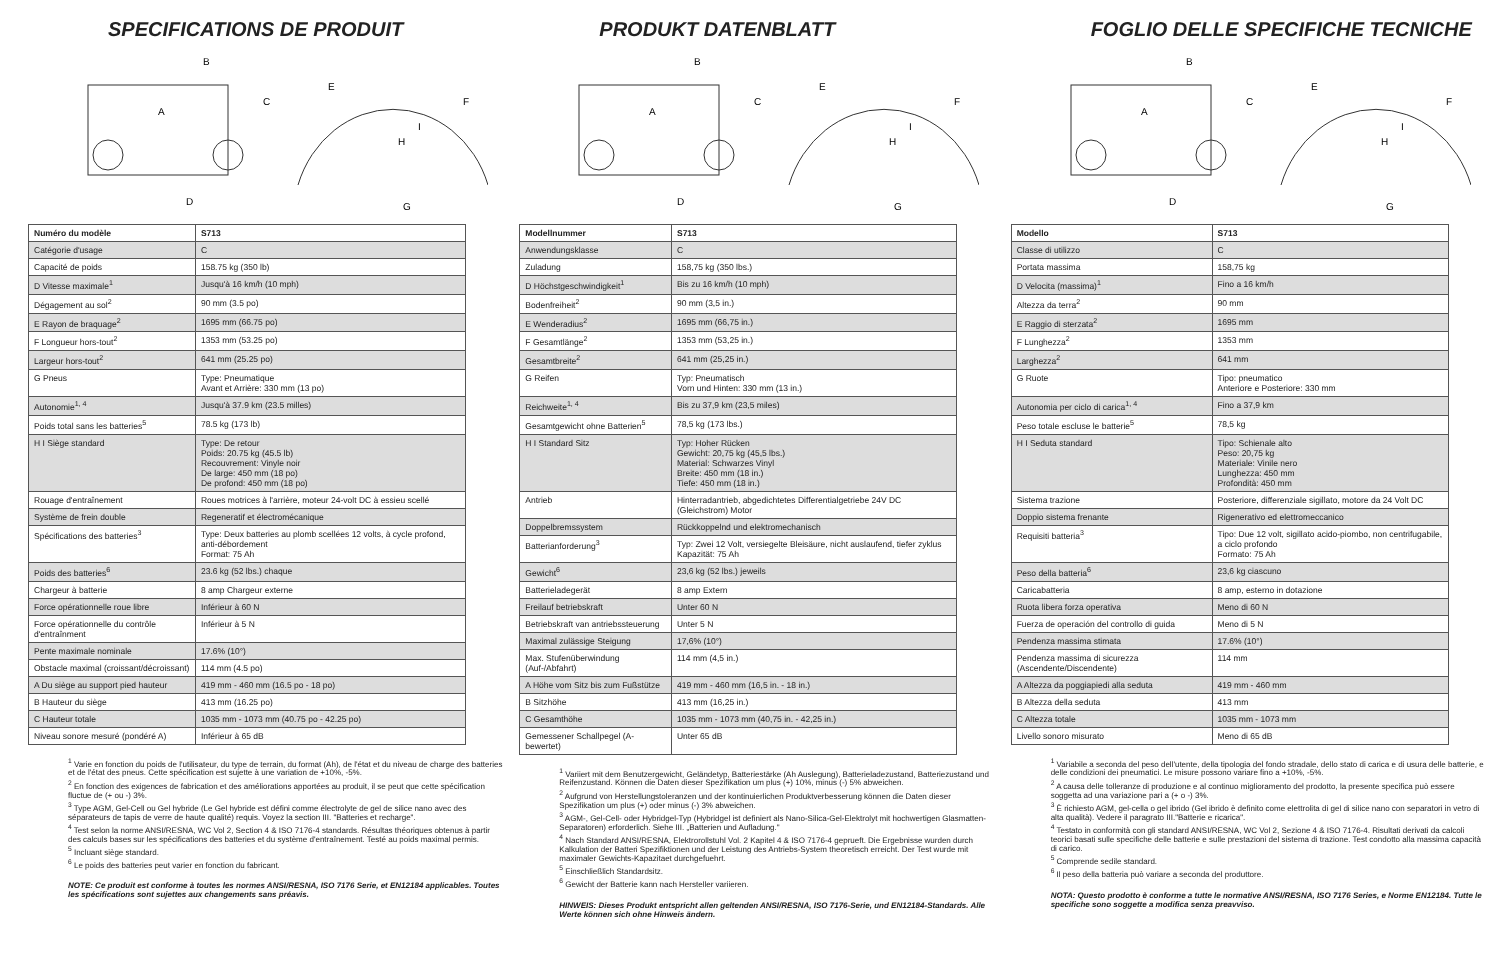SPECIFICATIONS DE PRODUIT
B
A
C
D
E
F
H
I
G
| Numéro du modèle | S713 |
| --- | --- |
| Catégorie d'usage | C |
| Capacité de poids | 158.75 kg (350 lb) |
| D Vitesse maximale<sup>1</sup> | Jusqu'à 16 km/h (10 mph) |
| Dégagement au sol<sup>2</sup> | 90 mm (3.5 po) |
| E Rayon de braquage<sup>2</sup> | 1695 mm (66.75 po) |
| F Longueur hors-tout<sup>2</sup> | 1353 mm (53.25 po) |
| Largeur hors-tout<sup>2</sup> | 641 mm (25.25 po) |
| G Pneus | Type: Pneumatique Avant et Arrière: 330 mm (13 po) |
| Autonomie<sup>1, 4</sup> | Jusqu'à 37.9 km (23.5 milles) |
| Poids total sans les batteries<sup>5</sup> | 78.5 kg (173 lb) |
| H I Siège standard | Type: De retour Poids: 20.75 kg (45.5 lb) Recouvrement: Vinyle noir De large: 450 mm (18 po) De profond: 450 mm (18 po) |
| Rouage d'entraînement | Roues motrices à l'arrière, moteur 24-volt DC à essieu scellé |
| Système de frein double | Regeneratif et électromécanique |
| Spécifications des batteries<sup>3</sup> | Type: Deux batteries au plomb scellées 12 volts, à cycle profond, anti-débordement Format: 75 Ah |
| Poids des batteries<sup>6</sup> | 23.6 kg (52 lbs.) chaque |
| Chargeur à batterie | 8 amp Chargeur externe |
| Force opérationnelle roue libre | Inférieur à 60 N |
| Force opérationnelle du contrôle d'entraînment | Inférieur à 5 N |
| Pente maximale nominale | 17.6% (10°) |
| Obstacle maximal (croissant/décroissant) | 114 mm (4.5 po) |
| A Du siège au support pied hauteur | 419 mm - 460 mm (16.5 po - 18 po) |
| B Hauteur du siège | 413 mm (16.25 po) |
| C Hauteur totale | 1035 mm - 1073 mm (40.75 po - 42.25 po) |
| Niveau sonore mesuré (pondéré A) | Inférieur à 65 dB |
<sup>1</sup> Varie en fonction du poids de l'utilisateur, du type de terrain, du format (Ah), de l'état et du niveau de charge des batteries et de l'état des pneus. Cette spécification est sujette à une variation de +10%, -5%.
<sup>2</sup> En fonction des exigences de fabrication et des améliorations apportées au produit, il se peut que cette spécification fluctue de (+ ou -) 3%.
<sup>3</sup> Type AGM, Gel-Cell ou Gel hybride (Le Gel hybride est défini comme électrolyte de gel de silice nano avec des séparateurs de tapis de verre de haute qualité) requis. Voyez la section III. "Batteries et recharge".
<sup>4</sup> Test selon la norme ANSI/RESNA, WC Vol 2, Section 4 & ISO 7176-4 standards. Résultas théoriques obtenus à partir des calculs bases sur les spécifications des batteries et du système d'entraînement. Testé au poids maximal permis.
<sup>5</sup> Incluant siège standard.
<sup>6</sup> Le poids des batteries peut varier en fonction du fabricant.
NOTE: Ce produit est conforme à toutes les normes ANSI/RESNA, ISO 7176 Serie, et EN12184 applicables. Toutes les spécifications sont sujettes aux changements sans préavis.
PRODUKT DATENBLATT
B
A
C
D
E
F
H
I
G
| Modellnummer | S713 |
| --- | --- |
| Anwendungsklasse | C |
| Zuladung | 158,75 kg (350 lbs.) |
| D Höchstgeschwindigkeit<sup>1</sup> | Bis zu 16 km/h (10 mph) |
| Bodenfreiheit<sup>2</sup> | 90 mm (3,5 in.) |
| E Wenderadius<sup>2</sup> | 1695 mm (66,75 in.) |
| F Gesamtlänge<sup>2</sup> | 1353 mm (53,25 in.) |
| Gesamtbreite<sup>2</sup> | 641 mm (25,25 in.) |
| G Reifen | Typ: Pneumatisch Vorn und Hinten: 330 mm (13 in.) |
| Reichweite<sup>1, 4</sup> | Bis zu 37,9 km (23,5 miles) |
| Gesamtgewicht ohne Batterien<sup>5</sup> | 78,5 kg (173 lbs.) |
| H I Standard Sitz | Typ: Hoher Rücken Gewicht: 20,75 kg (45,5 lbs.) Material: Schwarzes Vinyl Breite: 450 mm (18 in.) Tiefe: 450 mm (18 in.) |
| Antrieb | Hinterradantrieb, abgedichtetes Differentialgetriebe 24V DC (Gleichstrom) Motor |
| Doppelbremssystem | Rückkoppelnd und elektromechanisch |
| Batterianforderung<sup>3</sup> | Typ: Zwei 12 Volt, versiegelte Bleisäure, nicht auslaufend, tiefer zyklus Kapazität: 75 Ah |
| Gewicht<sup>6</sup> | 23,6 kg (52 lbs.) jeweils |
| Batterieladegerät | 8 amp Extern |
| Freilauf betriebskraft | Unter 60 N |
| Betriebskraft van antriebssteuerung | Unter 5 N |
| Maximal zulässige Steigung | 17,6% (10°) |
| Max. Stufenüberwindung (Auf-/Abfahrt) | 114 mm (4,5 in.) |
| A Höhe vom Sitz bis zum Fußstütze | 419 mm - 460 mm (16,5 in. - 18 in.) |
| B Sitzhöhe | 413 mm (16,25 in.) |
| C Gesamthöhe | 1035 mm - 1073 mm (40,75 in. - 42,25 in.) |
| Gemessener Schallpegel (A-bewertet) | Unter 65 dB |
<sup>1</sup> Variiert mit dem Benutzergewicht, Geländetyp, Batteriestärke (Ah Auslegung), Batterieladezustand, Batteriezustand und Reifenzustand. Können die Daten dieser Spezifikation um plus (+) 10%, minus (-) 5% abweichen.
<sup>2</sup> Aufgrund von Herstellungstoleranzen und der kontinuierlichen Produktverbesserung können die Daten dieser Spezifikation um plus (+) oder minus (-) 3% abweichen.
<sup>3</sup> AGM-, Gel-Cell- oder Hybridgel-Typ (Hybridgel ist definiert als Nano-Silica-Gel-Elektrolyt mit hochwertigen Glasmatten-Separatoren) erforderlich. Siehe III. „Batterien und Aufladung."
<sup>4</sup> Nach Standard ANSI/RESNA, Elektrorollstuhl Vol. 2 Kapitel 4 & ISO 7176-4 geprueft. Die Ergebnisse wurden durch Kalkulation der Batteri Spezifiktionen und der Leistung des Antriebs-System theoretisch erreicht. Der Test wurde mit maximaler Gewichts-Kapazitaet durchgefuehrt.
<sup>5</sup> Einschließlich Standardsitz.
<sup>6</sup> Gewicht der Batterie kann nach Hersteller variieren.
HINWEIS: Dieses Produkt entspricht allen geltenden ANSI/RESNA, ISO 7176-Serie, und EN12184-Standards. Alle Werte können sich ohne Hinweis ändern.
FOGLIO DELLE SPECIFICHE TECNICHE
B
A
C
D
E
F
H
I
G
| Modello | S713 |
| --- | --- |
| Classe di utilizzo | C |
| Portata massima | 158,75 kg |
| D Velocita (massima)<sup>1</sup> | Fino a 16 km/h |
| Altezza da terra<sup>2</sup> | 90 mm |
| E Raggio di sterzata<sup>2</sup> | 1695 mm |
| F Lunghezza<sup>2</sup> | 1353 mm |
| Larghezza<sup>2</sup> | 641 mm |
| G Ruote | Tipo: pneumatico Anteriore e Posteriore: 330 mm |
| Autonomia per ciclo di carica<sup>1, 4</sup> | Fino a 37,9 km |
| Peso totale escluse le batterie<sup>5</sup> | 78,5 kg |
| H I Seduta standard | Tipo: Schienale alto Peso: 20,75 kg Materiale: Vinile nero Lunghezza: 450 mm Profondità: 450 mm |
| Sistema trazione | Posteriore, differenziale sigillato, motore da 24 Volt DC |
| Doppio sistema frenante | Rigenerativo ed elettromeccanico |
| Requisiti batteria<sup>3</sup> | Tipo: Due 12 volt, sigillato acido-piombo, non centrifugabile, a ciclo profondo Formato: 75 Ah |
| Peso della batteria<sup>6</sup> | 23,6 kg ciascuno |
| Caricabatteria | 8 amp, esterno in dotazione |
| Ruota libera forza operativa | Meno di 60 N |
| Fuerza de operación del controllo di guida | Meno di 5 N |
| Pendenza massima stimata | 17.6% (10°) |
| Pendenza massima di sicurezza (Ascendente/Discendente) | 114 mm |
| A Altezza da poggiapiedi alla seduta | 419 mm - 460 mm |
| B Altezza della seduta | 413 mm |
| C Altezza totale | 1035 mm - 1073 mm |
| Livello sonoro misurato | Meno di 65 dB |
<sup>1</sup> Variabile a seconda del peso dell'utente, della tipologia del fondo stradale, dello stato di carica e di usura delle batterie, e delle condizioni dei pneumatici. Le misure possono variare fino a +10%, -5%.
<sup>2</sup> A causa delle tolleranze di produzione e al continuo miglioramento del prodotto, la presente specifica può essere soggetta ad una variazione pari a (+ o -) 3%.
<sup>3</sup> È richiesto AGM, gel-cella o gel ibrido (Gel ibrido è definito come elettrolita di gel di silice nano con separatori in vetro di alta qualità). Vedere il paragrato III."Batterie e ricarica".
<sup>4</sup> Testato in conformità con gli standard ANSI/RESNA, WC Vol 2, Sezione 4 & ISO 7176-4. Risultati derivati da calcoli teorici basati sulle specifiche delle batterie e sulle prestazioni del sistema di trazione. Test condotto alla massima capacità di carico.
<sup>5</sup> Comprende sedile standard.
<sup>6</sup> Il peso della batteria può variare a seconda del produttore.
NOTA: Questo prodotto è conforme a tutte le normative ANSI/RESNA, ISO 7176 Series, e Norme EN12184. Tutte le specifiche sono soggette a modifica senza preavviso.